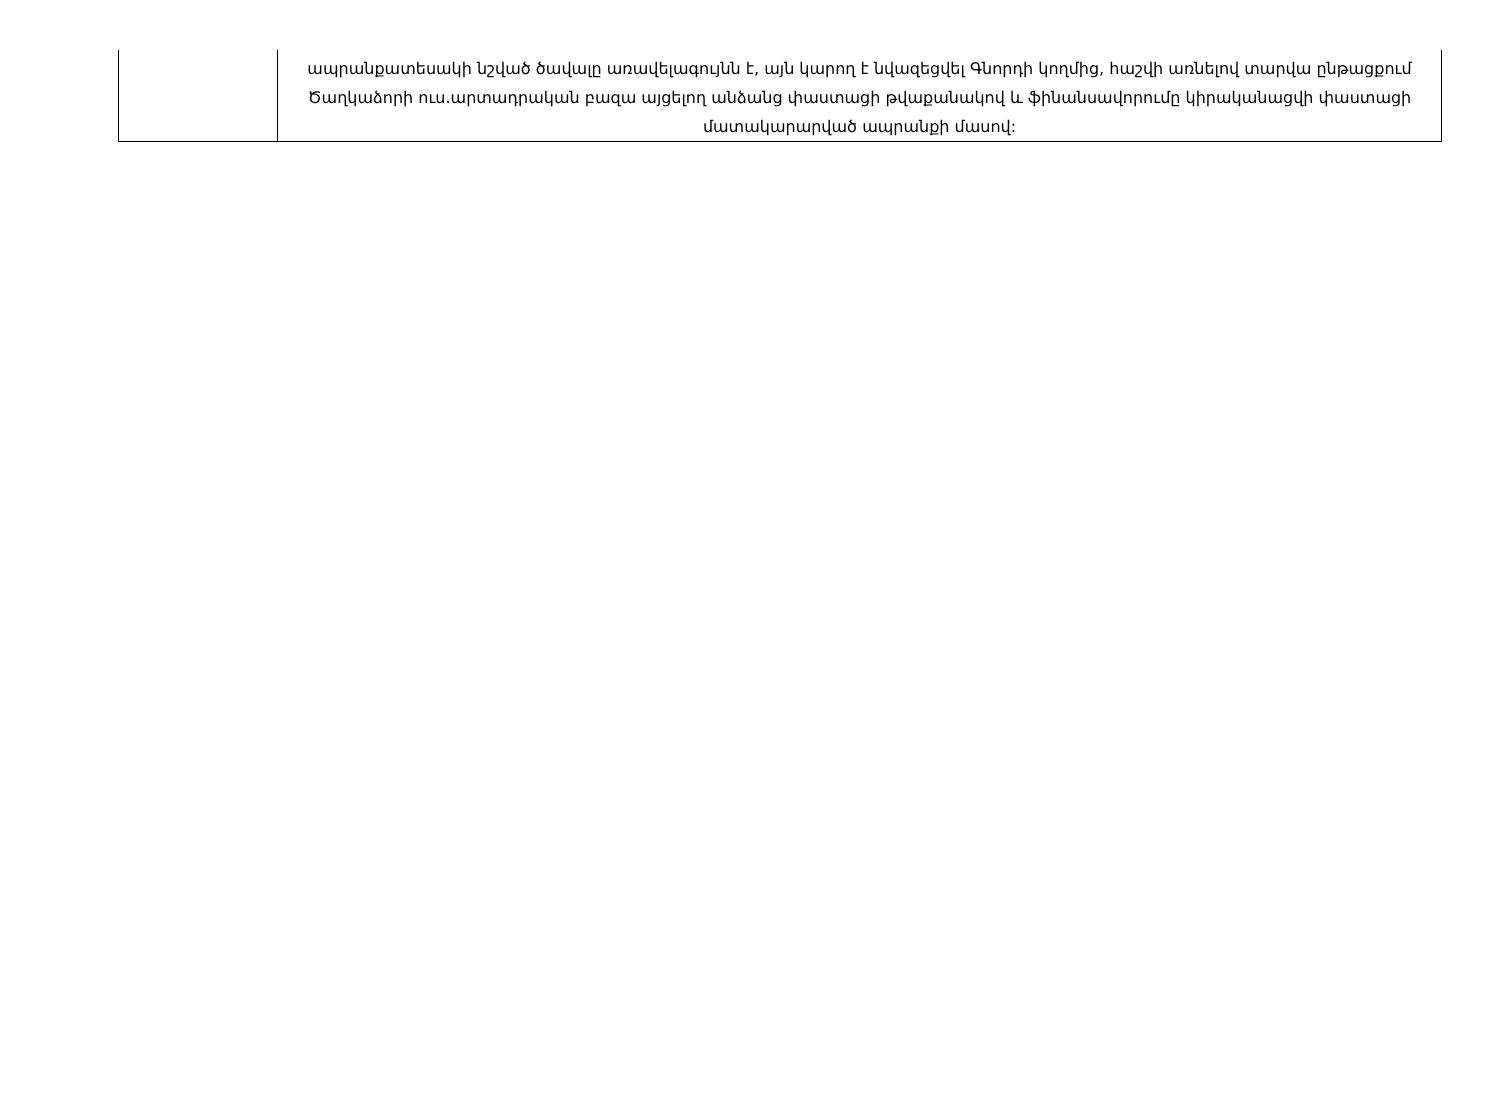| | ապրանքատեսակի նշված ծավալը առավելագույնն է, այն կարող է նվազեցվել Գնորդի կողմից, հաշվի առնելով տարվա ընթացքում Ծաղկաձորի ուս.արտադրական բազա այցելող անձանց փաստացի թվաքանակով և ֆինանսավորումը կիրականացվի փաստացի մատակարարված ապրանքի մասով: |